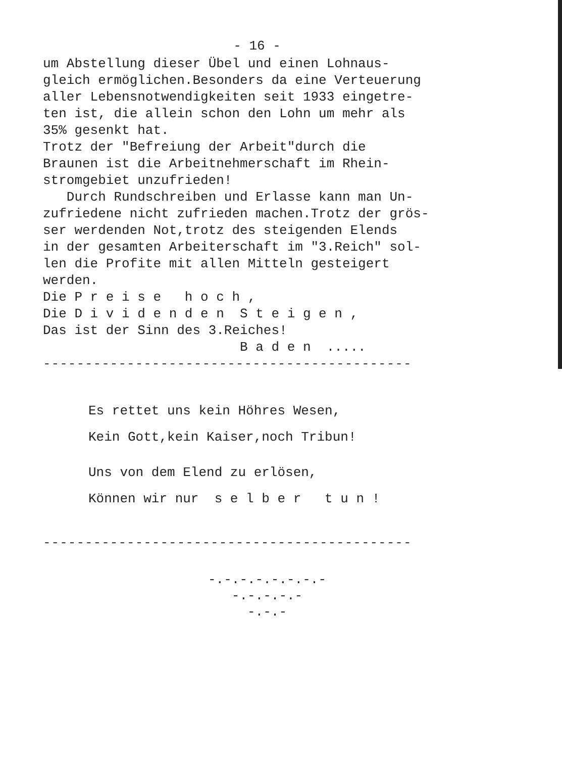- 16 -
um Abstellung dieser Übel und einen Lohnaus- gleich ermöglichen.Besonders da eine Verteuerung aller Lebensnotwendigkeiten seit 1933 eingetre- ten ist, die allein schon den Lohn um mehr als 35% gesenkt hat. Trotz der "Befreiung der Arbeit"durch die Braunen ist die Arbeitnehmerschaft im Rhein- stromgebiet unzufrieden! Durch Rundschreiben und Erlasse kann man Un- zufriedene nicht zufrieden machen.Trotz der grös- ser werdenden Not,trotz des steigenden Elends in der gesamten Arbeiterschaft im "3.Reich" sol- len die Profite mit allen Mitteln gesteigert werden. Die P r e i s e h o c h , Die D i v i d e n d e n S t e i g e n , Das ist der Sinn des 3.Reiches! B a d e n .....
--------------------------------------------
Es rettet uns kein Höhres Wesen,
Kein Gott,kein Kaiser,noch Tribun!
Uns von dem Elend zu erlösen,
Können wir nur s e l b e r t u n !
--------------------------------------------
-.-.-.-.-.-.-.-
-.-.-.-.-
-.-.-